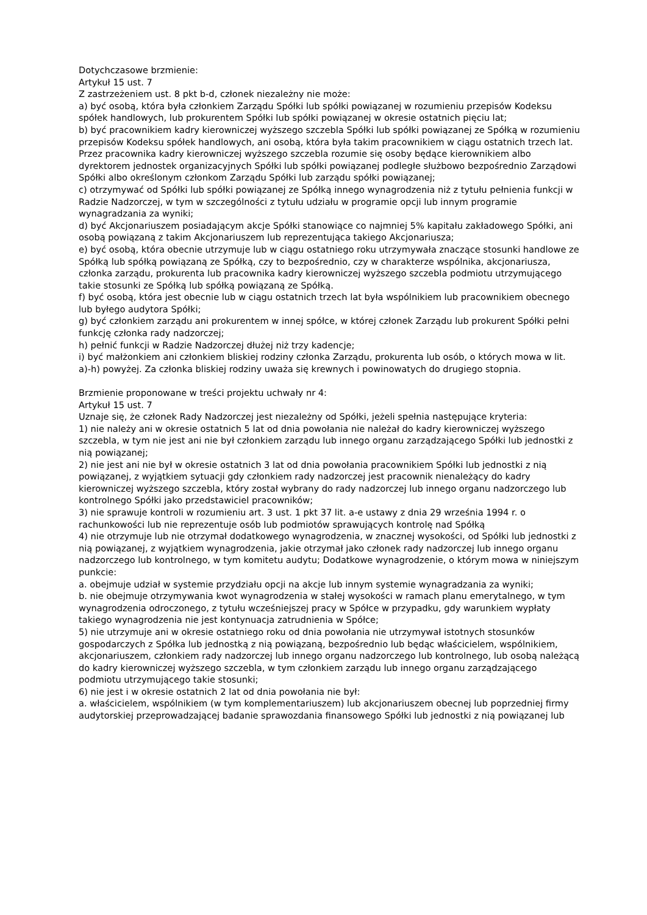Dotychczasowe brzmienie:
Artykuł 15 ust. 7
Z zastrzeżeniem ust. 8 pkt b-d, członek niezależny nie może:
a) być osobą, która była członkiem Zarządu Spółki lub spółki powiązanej w rozumieniu przepisów Kodeksu spółek handlowych, lub prokurentem Spółki lub spółki powiązanej w okresie ostatnich pięciu lat;
b) być pracownikiem kadry kierowniczej wyższego szczebla Spółki lub spółki powiązanej ze Spółką w rozumieniu przepisów Kodeksu spółek handlowych, ani osobą, która była takim pracownikiem w ciągu ostatnich trzech lat. Przez pracownika kadry kierowniczej wyższego szczebla rozumie się osoby będące kierownikiem albo dyrektorem jednostek organizacyjnych Spółki lub spółki powiązanej podległe służbowo bezpośrednio Zarządowi Spółki albo określonym członkom Zarządu Spółki lub zarządu spółki powiązanej;
c) otrzymywać od Spółki lub spółki powiązanej ze Spółką innego wynagrodzenia niż z tytułu pełnienia funkcji w Radzie Nadzorczej, w tym w szczególności z tytułu udziału w programie opcji lub innym programie wynagradzania za wyniki;
d) być Akcjonariuszem posiadającym akcje Spółki stanowiące co najmniej 5% kapitału zakładowego Spółki, ani osobą powiązaną z takim Akcjonariuszem lub reprezentująca takiego Akcjonariusza;
e) być osobą, która obecnie utrzymuje lub w ciągu ostatniego roku utrzymywała znaczące stosunki handlowe ze Spółką lub spółką powiązaną ze Spółką, czy to bezpośrednio, czy w charakterze wspólnika, akcjonariusza, członka zarządu, prokurenta lub pracownika kadry kierowniczej wyższego szczebla podmiotu utrzymującego takie stosunki ze Spółką lub spółką powiązaną ze Spółką.
f) być osobą, która jest obecnie lub w ciągu ostatnich trzech lat była wspólnikiem lub pracownikiem obecnego lub byłego audytora Spółki;
g) być członkiem zarządu ani prokurentem w innej spółce, w której członek Zarządu lub prokurent Spółki pełni funkcję członka rady nadzorczej;
h) pełnić funkcji w Radzie Nadzorczej dłużej niż trzy kadencje;
i) być małżonkiem ani członkiem bliskiej rodziny członka Zarządu, prokurenta lub osób, o których mowa w lit. a)-h) powyżej. Za członka bliskiej rodziny uważa się krewnych i powinowatych do drugiego stopnia.
Brzmienie proponowane w treści projektu uchwały nr 4:
Artykuł 15 ust. 7
Uznaje się, że członek Rady Nadzorczej jest niezależny od Spółki, jeżeli spełnia następujące kryteria:
1) nie należy ani w okresie ostatnich 5 lat od dnia powołania nie należał do kadry kierowniczej wyższego szczebla, w tym nie jest ani nie był członkiem zarządu lub innego organu zarządzającego Spółki lub jednostki z nią powiązanej;
2) nie jest ani nie był w okresie ostatnich 3 lat od dnia powołania pracownikiem Spółki lub jednostki z nią powiązanej, z wyjątkiem sytuacji gdy członkiem rady nadzorczej jest pracownik nienależący do kadry kierowniczej wyższego szczebla, który został wybrany do rady nadzorczej lub innego organu nadzorczego lub kontrolnego Spółki jako przedstawiciel pracowników;
3) nie sprawuje kontroli w rozumieniu art. 3 ust. 1 pkt 37 lit. a-e ustawy z dnia 29 września 1994 r. o rachunkowości lub nie reprezentuje osób lub podmiotów sprawujących kontrolę nad Spółką
4) nie otrzymuje lub nie otrzymał dodatkowego wynagrodzenia, w znacznej wysokości, od Spółki lub jednostki z nią powiązanej, z wyjątkiem wynagrodzenia, jakie otrzymał jako członek rady nadzorczej lub innego organu nadzorczego lub kontrolnego, w tym komitetu audytu; Dodatkowe wynagrodzenie, o którym mowa w niniejszym punkcie:
a. obejmuje udział w systemie przydziału opcji na akcje lub innym systemie wynagradzania za wyniki;
b. nie obejmuje otrzymywania kwot wynagrodzenia w stałej wysokości w ramach planu emerytalnego, w tym wynagrodzenia odroczonego, z tytułu wcześniejszej pracy w Spółce w przypadku, gdy warunkiem wypłaty takiego wynagrodzenia nie jest kontynuacja zatrudnienia w Spółce;
5) nie utrzymuje ani w okresie ostatniego roku od dnia powołania nie utrzymywał istotnych stosunków gospodarczych z Spółka lub jednostką z nią powiązaną, bezpośrednio lub będąc właścicielem, wspólnikiem, akcjonariuszem, członkiem rady nadzorczej lub innego organu nadzorczego lub kontrolnego, lub osobą należącą do kadry kierowniczej wyższego szczebla, w tym członkiem zarządu lub innego organu zarządzającego podmiotu utrzymującego takie stosunki;
6) nie jest i w okresie ostatnich 2 lat od dnia powołania nie był:
a. właścicielem, wspólnikiem (w tym komplementariuszem) lub akcjonariuszem obecnej lub poprzedniej firmy audytorskiej przeprowadzającej badanie sprawozdania finansowego Spółki lub jednostki z nią powiązanej lub